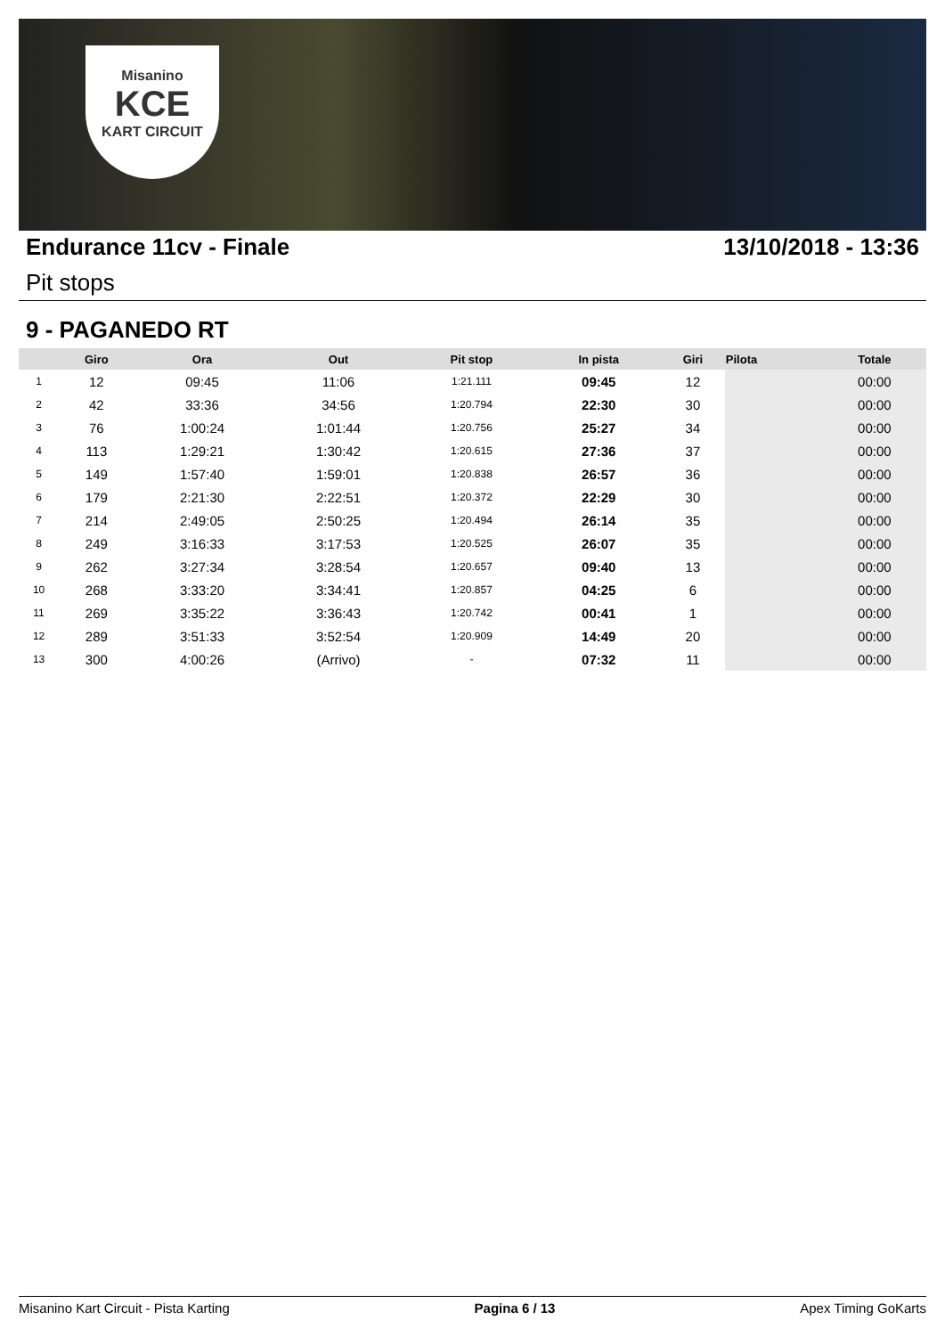Misanino
KCE
KART CIRCUIT
Endurance 11cv - Finale 13/10/2018 - 13:36
Pit stops
9 - PAGANEDO RT
| | Giro | Ora | Out | Pit stop | In pista | Giri | Pilota | Totale |
| --- | --- | --- | --- | --- | --- | --- | --- | --- |
| 1 | 12 | 09:45 | 11:06 | 1:21.111 | 09:45 | 12 | | 00:00 |
| 2 | 42 | 33:36 | 34:56 | 1:20.794 | 22:30 | 30 | | 00:00 |
| 3 | 76 | 1:00:24 | 1:01:44 | 1:20.756 | 25:27 | 34 | | 00:00 |
| 4 | 113 | 1:29:21 | 1:30:42 | 1:20.615 | 27:36 | 37 | | 00:00 |
| 5 | 149 | 1:57:40 | 1:59:01 | 1:20.838 | 26:57 | 36 | | 00:00 |
| 6 | 179 | 2:21:30 | 2:22:51 | 1:20.372 | 22:29 | 30 | | 00:00 |
| 7 | 214 | 2:49:05 | 2:50:25 | 1:20.494 | 26:14 | 35 | | 00:00 |
| 8 | 249 | 3:16:33 | 3:17:53 | 1:20.525 | 26:07 | 35 | | 00:00 |
| 9 | 262 | 3:27:34 | 3:28:54 | 1:20.657 | 09:40 | 13 | | 00:00 |
| 10 | 268 | 3:33:20 | 3:34:41 | 1:20.857 | 04:25 | 6 | | 00:00 |
| 11 | 269 | 3:35:22 | 3:36:43 | 1:20.742 | 00:41 | 1 | | 00:00 |
| 12 | 289 | 3:51:33 | 3:52:54 | 1:20.909 | 14:49 | 20 | | 00:00 |
| 13 | 300 | 4:00:26 | (Arrivo) | - | 07:32 | 11 | | 00:00 |
Misanino Kart Circuit - Pista Karting Pagina 6 / 13 Apex Timing GoKarts